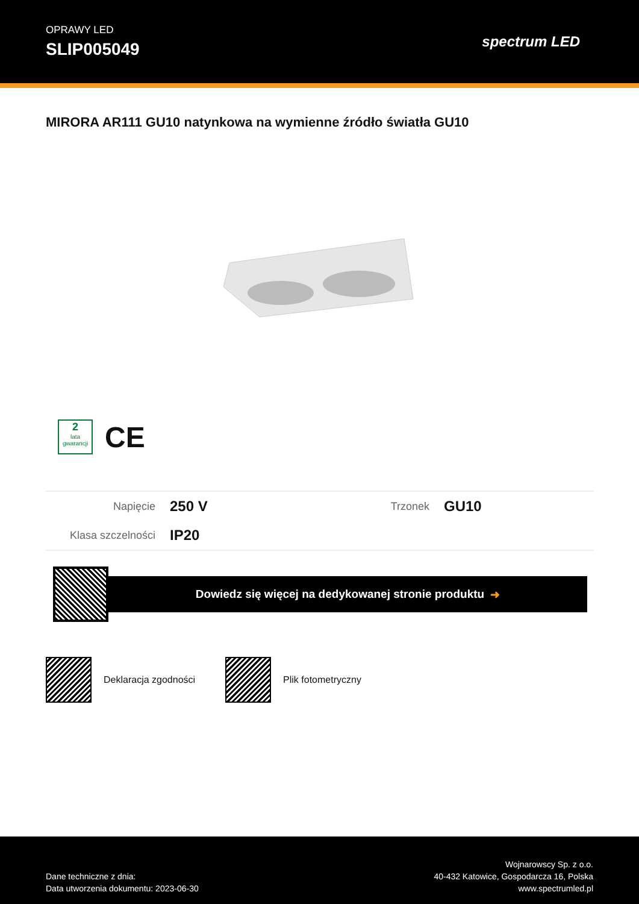OPRAWY LED
SLIP005049
spectrum LED
MIRORA AR111 GU10 natynkowa na wymienne źródło światła GU10
2
lata gwarancji
CE
| Napięcie | 250 V | Trzonek | GU10 |
| Klasa szczelności | IP20 | | |
Dowiedz się więcej na dedykowanej stronie produktu ➜
Deklaracja zgodności Plik fotometryczny
Dane techniczne z dnia:
Data utworzenia dokumentu: 2023-06-30
Wojnarowscy Sp. z o.o.
40-432 Katowice, Gospodarcza 16, Polska
www.spectrumled.pl